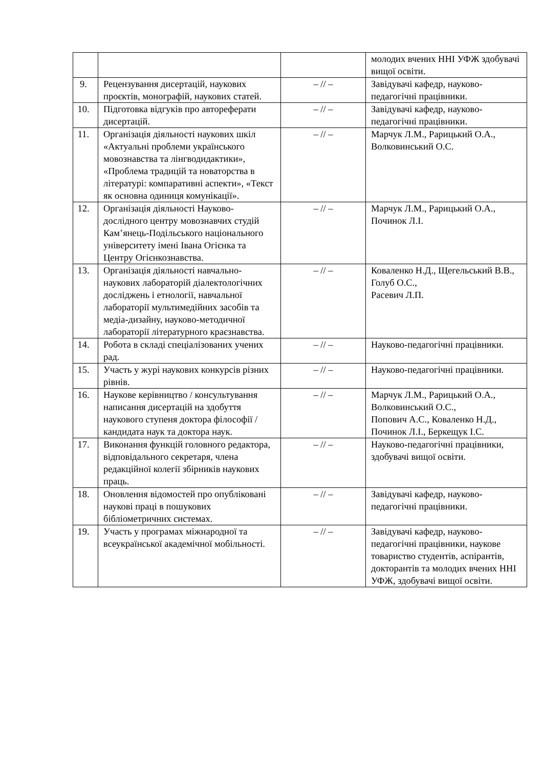| | | | молодих вчених ННІ УФЖ здобувачі вищої освіти. |
| 9. | Рецензування дисертацій, наукових проєктів, монографій, наукових статей. | – // – | Завідувачі кафедр, науково-педагогічні працівники. |
| 10. | Підготовка відгуків про автореферати дисертацій. | – // – | Завідувачі кафедр, науково-педагогічні працівники. |
| 11. | Організація діяльності наукових шкіл «Актуальні проблеми українського мовознавства та лінгводидактики», «Проблема традицій та новаторства в літературі: компаративні аспекти», «Текст як основна одиниця комунікації». | – // – | Марчук Л.М., Рарицький О.А., Волковинський О.С. |
| 12. | Організація діяльності Науково-дослідного центру мовознавчих студій Кам’янець-Подільського національного університету імені Івана Огієнка та Центру Огієнкознавства. | – // – | Марчук Л.М., Рарицький О.А., Починок Л.І. |
| 13. | Організація діяльності навчально-наукових лабораторій діалектологічних досліджень і етнології, навчальної лабораторії мультимедійних засобів та медіа-дизайну, науково-методичної лабораторії літературного краєзнавства. | – // – | Коваленко Н.Д., Щегельський В.В., Голуб О.С., Расевич Л.П. |
| 14. | Робота в складі спеціалізованих учених рад. | – // – | Науково-педагогічні працівники. |
| 15. | Участь у журі наукових конкурсів різних рівнів. | – // – | Науково-педагогічні працівники. |
| 16. | Наукове керівництво / консультування написання дисертацій на здобуття наукового ступеня доктора філософії / кандидата наук та доктора наук. | – // – | Марчук Л.М., Рарицький О.А., Волковинський О.С., Попович А.С., Коваленко Н.Д., Починок Л.І., Беркещук І.С. |
| 17. | Виконання функцій головного редактора, відповідального секретаря, члена редакційної колегії збірників наукових праць. | – // – | Науково-педагогічні працівники, здобувачі вищої освіти. |
| 18. | Оновлення відомостей про опубліковані наукові праці в пошукових бібліометричних системах. | – // – | Завідувачі кафедр, науково-педагогічні працівники. |
| 19. | Участь у програмах міжнародної та всеукраїнської академічної мобільності. | – // – | Завідувачі кафедр, науково-педагогічні працівники, наукове товариство студентів, аспірантів, докторантів та молодих вчених ННІ УФЖ, здобувачі вищої освіти. |